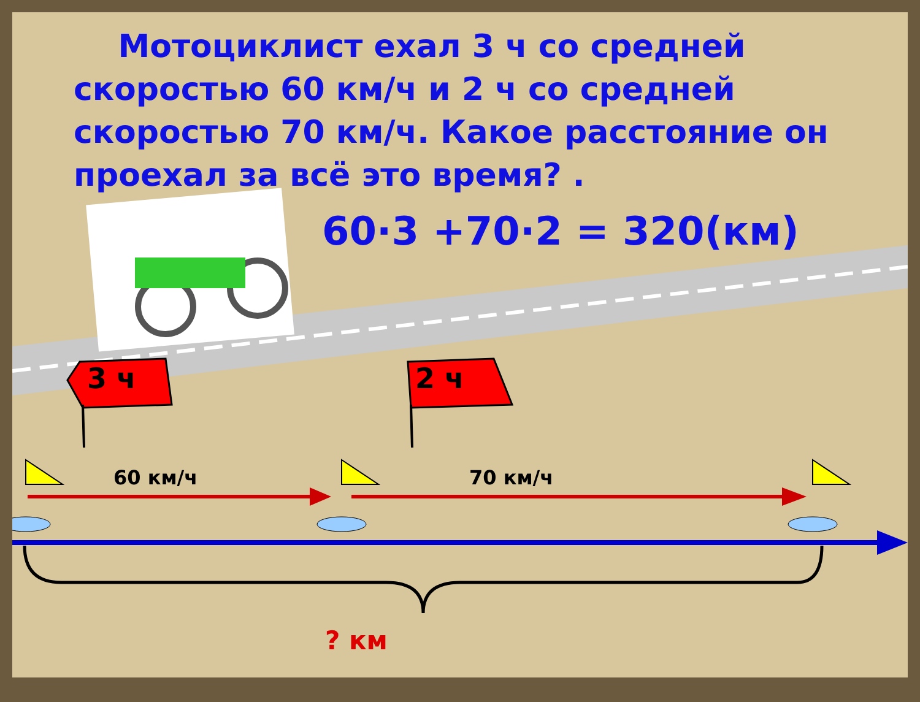Мотоциклист ехал 3 ч со средней скоростью 60 км/ч и 2 ч со средней скоростью 70 км/ч. Какое расстояние он проехал за всё это время? .
60·3 +70·2 = 320(км)
3 ч 2 ч
60 км/ч 70 км/ч
? км